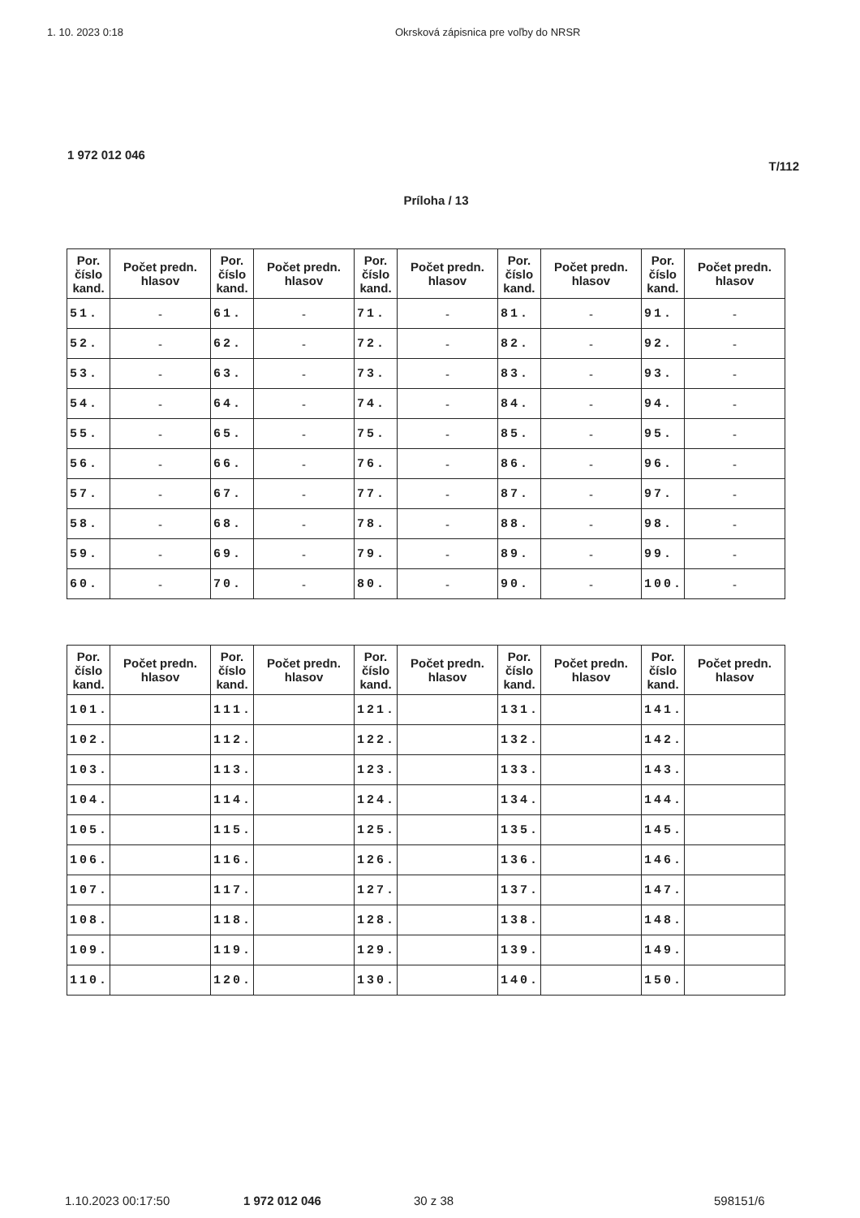1. 10. 2023 0:18 Okrsková zápisnica pre voľby do NRSR
1 972 012 046
T/112
Príloha / 13
| Por. číslo kand. | Počet predn. hlasov | Por. číslo kand. | Počet predn. hlasov | Por. číslo kand. | Počet predn. hlasov | Por. číslo kand. | Počet predn. hlasov | Por. číslo kand. | Počet predn. hlasov |
| --- | --- | --- | --- | --- | --- | --- | --- | --- | --- |
| 51. | - | 61. | - | 71. | - | 81. | - | 91. | - |
| 52. | - | 62. | - | 72. | - | 82. | - | 92. | - |
| 53. | - | 63. | - | 73. | - | 83. | - | 93. | - |
| 54. | - | 64. | - | 74. | - | 84. | - | 94. | - |
| 55. | - | 65. | - | 75. | - | 85. | - | 95. | - |
| 56. | - | 66. | - | 76. | - | 86. | - | 96. | - |
| 57. | - | 67. | - | 77. | - | 87. | - | 97. | - |
| 58. | - | 68. | - | 78. | - | 88. | - | 98. | - |
| 59. | - | 69. | - | 79. | - | 89. | - | 99. | - |
| 60. | - | 70. | - | 80. | - | 90. | - | 100. | - |
| Por. číslo kand. | Počet predn. hlasov | Por. číslo kand. | Počet predn. hlasov | Por. číslo kand. | Počet predn. hlasov | Por. číslo kand. | Počet predn. hlasov | Por. číslo kand. | Počet predn. hlasov |
| --- | --- | --- | --- | --- | --- | --- | --- | --- | --- |
| 101. | | 111. | | 121. | | 131. | | 141. | |
| 102. | | 112. | | 122. | | 132. | | 142. | |
| 103. | | 113. | | 123. | | 133. | | 143. | |
| 104. | | 114. | | 124. | | 134. | | 144. | |
| 105. | | 115. | | 125. | | 135. | | 145. | |
| 106. | | 116. | | 126. | | 136. | | 146. | |
| 107. | | 117. | | 127. | | 137. | | 147. | |
| 108. | | 118. | | 128. | | 138. | | 148. | |
| 109. | | 119. | | 129. | | 139. | | 149. | |
| 110. | | 120. | | 130. | | 140. | | 150. | |
1.10.2023 00:17:50 1 972 012 046 30 z 38 598151/6